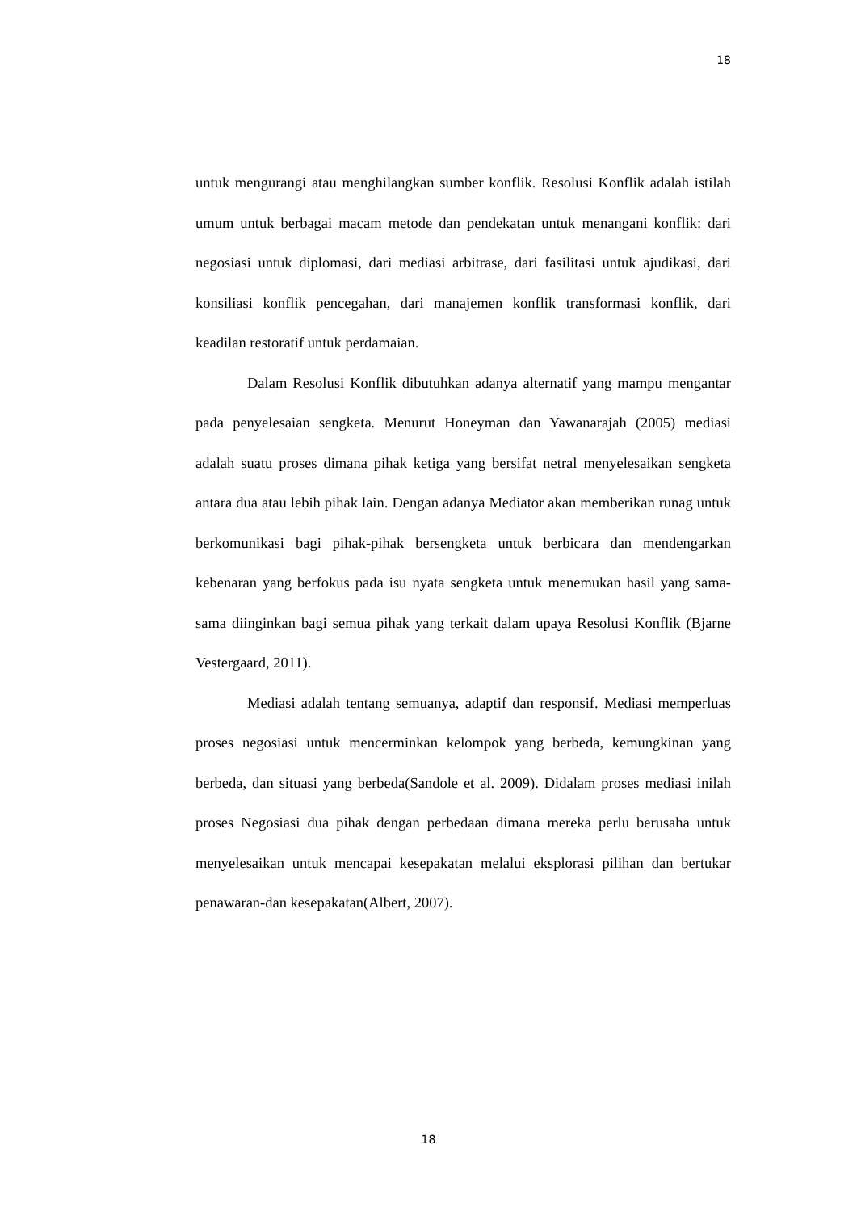18
untuk mengurangi atau menghilangkan sumber konflik. Resolusi Konflik adalah istilah umum untuk berbagai macam metode dan pendekatan untuk menangani konflik: dari negosiasi untuk diplomasi, dari mediasi arbitrase, dari fasilitasi untuk ajudikasi, dari konsiliasi konflik pencegahan, dari manajemen konflik transformasi konflik, dari keadilan restoratif untuk perdamaian.
Dalam Resolusi Konflik dibutuhkan adanya alternatif yang mampu mengantar pada penyelesaian sengketa. Menurut Honeyman dan Yawanarajah (2005) mediasi adalah suatu proses dimana pihak ketiga yang bersifat netral menyelesaikan sengketa antara dua atau lebih pihak lain. Dengan adanya Mediator akan memberikan runag untuk berkomunikasi bagi pihak-pihak bersengketa untuk berbicara dan mendengarkan kebenaran yang berfokus pada isu nyata sengketa untuk menemukan hasil yang sama-sama diinginkan bagi semua pihak yang terkait dalam upaya Resolusi Konflik (Bjarne Vestergaard, 2011).
Mediasi adalah tentang semuanya, adaptif dan responsif. Mediasi memperluas proses negosiasi untuk mencerminkan kelompok yang berbeda, kemungkinan yang berbeda, dan situasi yang berbeda(Sandole et al. 2009). Didalam proses mediasi inilah proses Negosiasi dua pihak dengan perbedaan dimana mereka perlu berusaha untuk menyelesaikan untuk mencapai kesepakatan melalui eksplorasi pilihan dan bertukar penawaran-dan kesepakatan(Albert, 2007).
18